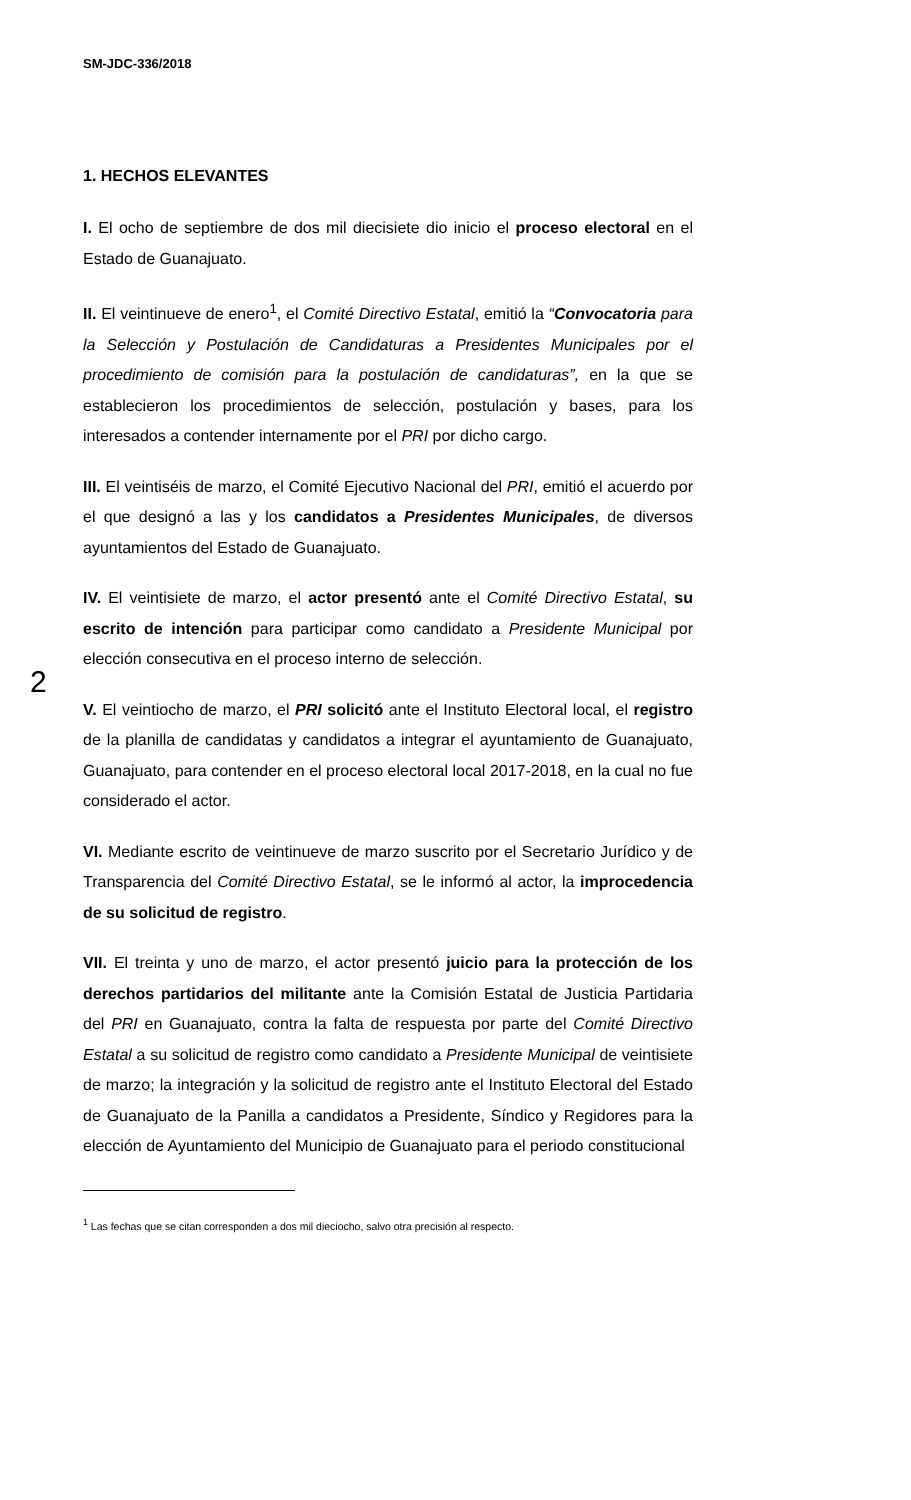SM-JDC-336/2018
1. HECHOS ELEVANTES
I. El ocho de septiembre de dos mil diecisiete dio inicio el proceso electoral en el Estado de Guanajuato.
II. El veintinueve de enero<sup>1</sup>, el Comité Directivo Estatal, emitió la “Convocatoria para la Selección y Postulación de Candidaturas a Presidentes Municipales por el procedimiento de comisión para la postulación de candidaturas”, en la que se establecieron los procedimientos de selección, postulación y bases, para los interesados a contender internamente por el PRI por dicho cargo.
III. El veintiséis de marzo, el Comité Ejecutivo Nacional del PRI, emitió el acuerdo por el que designó a las y los candidatos a Presidentes Municipales, de diversos ayuntamientos del Estado de Guanajuato.
IV. El veintisiete de marzo, el actor presentó ante el Comité Directivo Estatal, su escrito de intención para participar como candidato a Presidente Municipal por elección consecutiva en el proceso interno de selección.
V. El veintiocho de marzo, el PRI solicitó ante el Instituto Electoral local, el registro de la planilla de candidatas y candidatos a integrar el ayuntamiento de Guanajuato, Guanajuato, para contender en el proceso electoral local 2017-2018, en la cual no fue considerado el actor.
VI. Mediante escrito de veintinueve de marzo suscrito por el Secretario Jurídico y de Transparencia del Comité Directivo Estatal, se le informó al actor, la improcedencia de su solicitud de registro.
VII. El treinta y uno de marzo, el actor presentó juicio para la protección de los derechos partidarios del militante ante la Comisión Estatal de Justicia Partidaria del PRI en Guanajuato, contra la falta de respuesta por parte del Comité Directivo Estatal a su solicitud de registro como candidato a Presidente Municipal de veintisiete de marzo; la integración y la solicitud de registro ante el Instituto Electoral del Estado de Guanajuato de la Panilla a candidatos a Presidente, Síndico y Regidores para la elección de Ayuntamiento del Municipio de Guanajuato para el periodo constitucional
<sup>1</sup> Las fechas que se citan corresponden a dos mil dieciocho, salvo otra precisión al respecto.
2